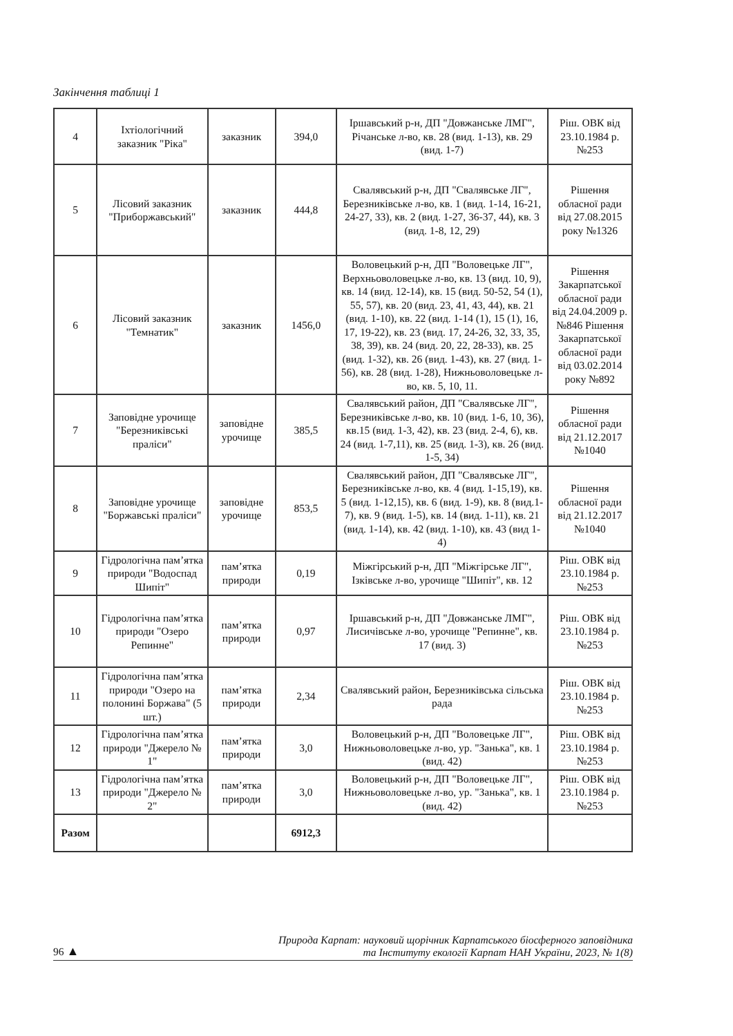Закінчення таблиці 1
| 4 | Іхтіологічний заказник "Ріка" | заказник | 394,0 | Іршавський р-н, ДП "Довжанське ЛМГ", Річанське л-во, кв. 28 (вид. 1-13), кв. 29 (вид. 1-7) | Ріш. ОВК від 23.10.1984 р. №253 |
| 5 | Лісовий заказник "Приборжавський" | заказник | 444,8 | Свалявський р-н, ДП "Свалявське ЛГ", Березниківське л-во, кв. 1 (вид. 1-14, 16-21, 24-27, 33), кв. 2 (вид. 1-27, 36-37, 44), кв. 3 (вид. 1-8, 12, 29) | Рішення обласної ради від 27.08.2015 року №1326 |
| 6 | Лісовий заказник "Темнатик" | заказник | 1456,0 | Воловецький р-н, ДП "Воловецьке ЛГ", Верхньоволовецьке л-во, кв. 13 (вид. 10, 9), кв. 14 (вид. 12-14), кв. 15 (вид. 50-52, 54 (1), 55, 57), кв. 20 (вид. 23, 41, 43, 44), кв. 21 (вид. 1-10), кв. 22 (вид. 1-14 (1), 15 (1), 16, 17, 19-22), кв. 23 (вид. 17, 24-26, 32, 33, 35, 38, 39), кв. 24 (вид. 20, 22, 28-33), кв. 25 (вид. 1-32), кв. 26 (вид. 1-43), кв. 27 (вид. 1-56), кв. 28 (вид. 1-28), Нижньоволовецьке л-во, кв. 5, 10, 11. | Рішення Закарпатської обласної ради від 24.04.2009 р. №846 Рішення Закарпатської обласної ради від 03.02.2014 року №892 |
| 7 | Заповідне урочище "Березниківські праліси" | заповідне урочище | 385,5 | Свалявський район, ДП "Свалявське ЛГ", Березниківське л-во, кв. 10 (вид. 1-6, 10, 36), кв.15 (вид. 1-3, 42), кв. 23 (вид. 2-4, 6), кв. 24 (вид. 1-7,11), кв. 25 (вид. 1-3), кв. 26 (вид. 1-5, 34) | Рішення обласної ради від 21.12.2017 №1040 |
| 8 | Заповідне урочище "Боржавські праліси" | заповідне урочище | 853,5 | Свалявський район, ДП "Свалявське ЛГ", Березниківське л-во, кв. 4 (вид. 1-15,19), кв. 5 (вид. 1-12,15), кв. 6 (вид. 1-9), кв. 8 (вид.1-7), кв. 9 (вид. 1-5), кв. 14 (вид. 1-11), кв. 21 (вид. 1-14), кв. 42 (вид. 1-10), кв. 43 (вид 1-4) | Рішення обласної ради від 21.12.2017 №1040 |
| 9 | Гідрологічна пам’ятка природи "Водоспад Шипіт" | пам’ятка природи | 0,19 | Міжгірський р-н, ДП "Міжгірське ЛГ", Ізківське л-во, урочище "Шипіт", кв. 12 | Ріш. ОВК від 23.10.1984 р. №253 |
| 10 | Гідрологічна пам’ятка природи "Озеро Репинне" | пам’ятка природи | 0,97 | Іршавський р-н, ДП "Довжанське ЛМГ", Лисичівське л-во, урочище "Репинне", кв. 17 (вид. 3) | Ріш. ОВК від 23.10.1984 р. №253 |
| 11 | Гідрологічна пам’ятка природи "Озеро на полонині Боржава" (5 шт.) | пам’ятка природи | 2,34 | Свалявський район, Березниківська сільська рада | Ріш. ОВК від 23.10.1984 р. №253 |
| 12 | Гідрологічна пам’ятка природи "Джерело № 1" | пам’ятка природи | 3,0 | Воловецький р-н, ДП "Воловецьке ЛГ", Нижньоволовецьке л-во, ур. "Занька", кв. 1 (вид. 42) | Ріш. ОВК від 23.10.1984 р. №253 |
| 13 | Гідрологічна пам’ятка природи "Джерело № 2" | пам’ятка природи | 3,0 | Воловецький р-н, ДП "Воловецьке ЛГ", Нижньоволовецьке л-во, ур. "Занька", кв. 1 (вид. 42) | Ріш. ОВК від 23.10.1984 р. №253 |
| Разом | | | 6912,3 | | |
96 ▲
Природа Карпат: науковий щорічник Карпатського біосферного заповідника
та Інституту екології Карпат НАН України, 2023, № 1(8)